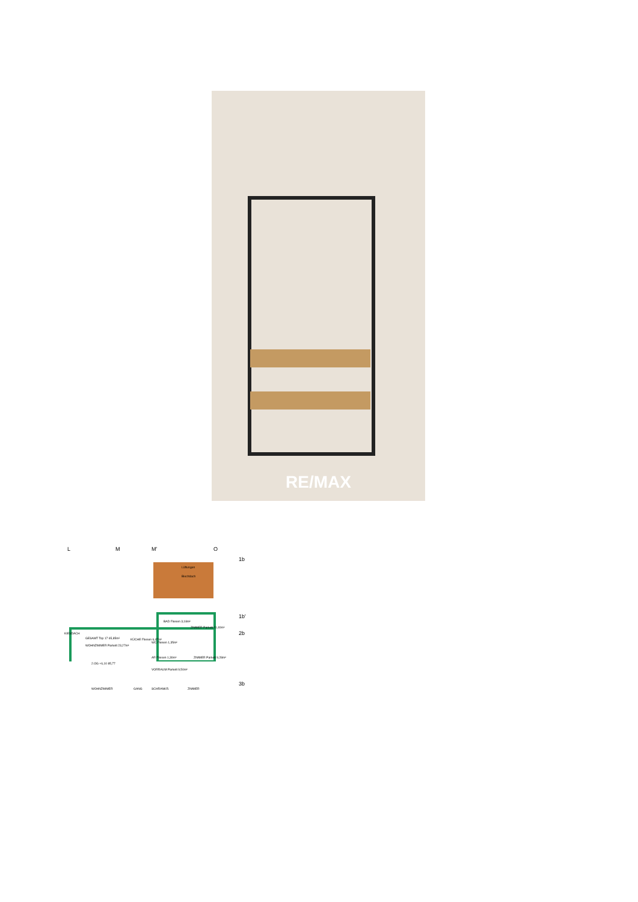RE/MAX
L M M' O
1b
Lüftungen
Blechdach
1b'
2b
BAD Fliesen 3,18m²
ZIMMER Parkett 11,40m²
GESAMT Top 17 65,85m²
WOHNZIMMER Parkett 23,27m²
KÜCHE Fliesen 6,47m²
WC Fliesen 1,35m²
AR Fliesen 1,30m² ZIMMER Parkett 9,28m²
VORRAUM Parkett 9,50m²
2.OG +6,10 85,77
3b
WOHNZIMMER GANG SCHRANKR. ZIMMER
KIESDACH